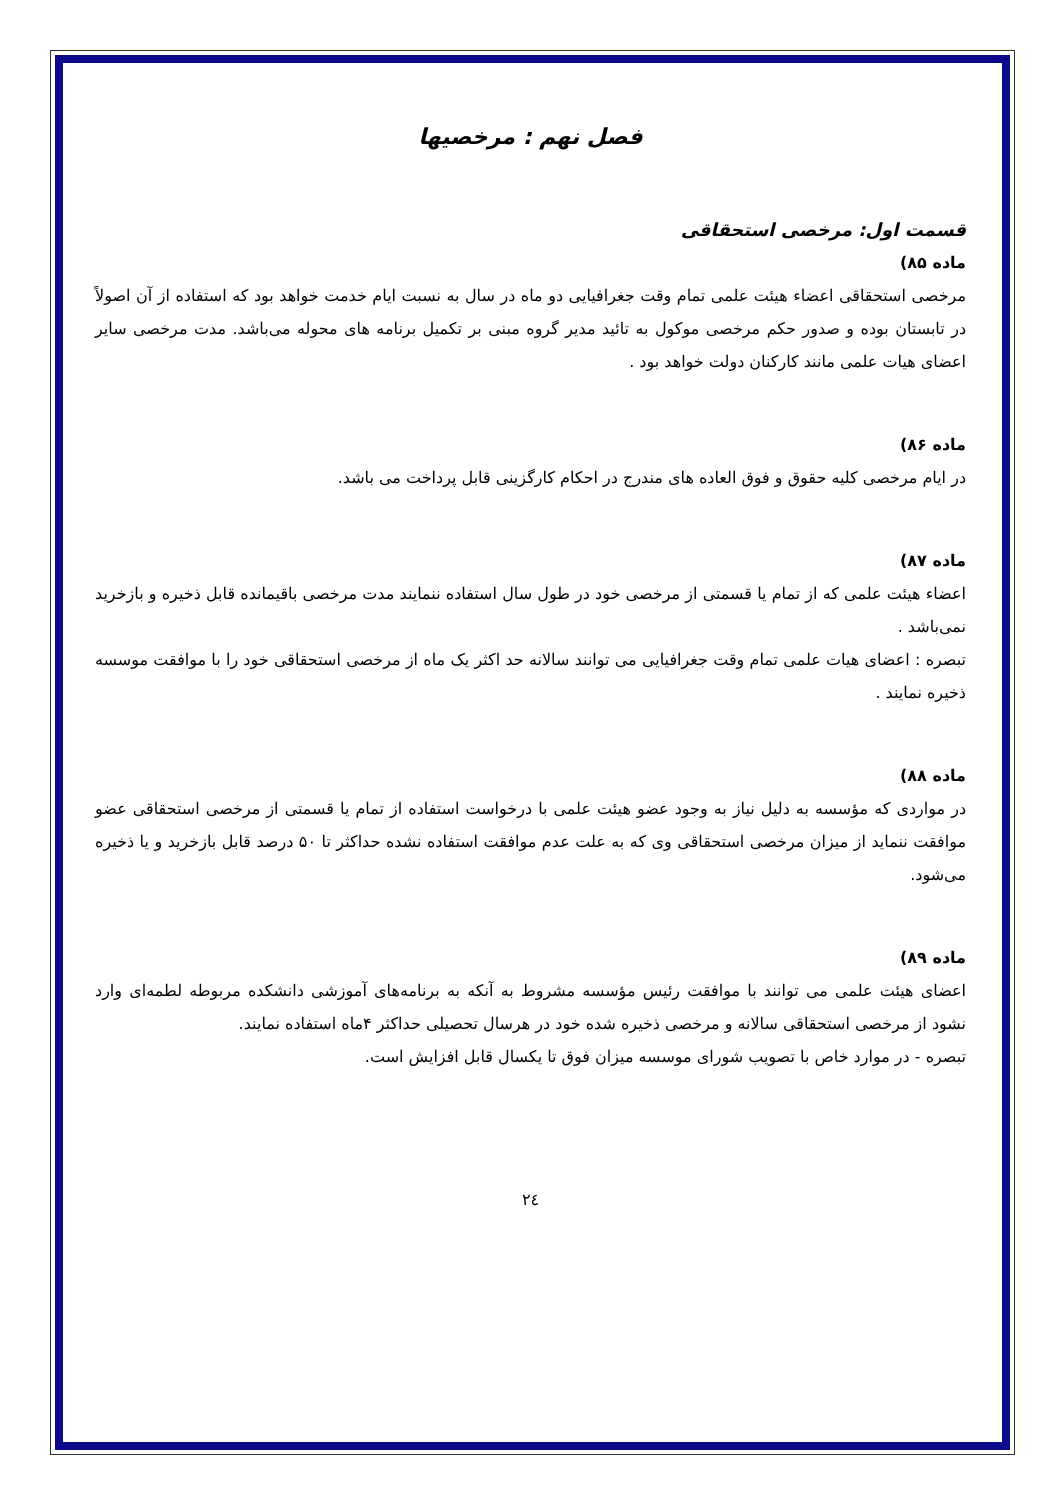فصل نهم : مرخصیها
قسمت اول: مرخصی استحقاقی
ماده ۸۵)
مرخصی استحقاقی اعضاء هیئت علمی تمام وقت جغرافیایی دو ماه در سال به نسبت ایام خدمت خواهد بود که استفاده از آن اصولاً در تابستان بوده و صدور حکم مرخصی موکول به تائید مدیر گروه مبنی بر تکمیل برنامه های محوله می‌باشد. مدت مرخصی سایر اعضای هیات علمی مانند کارکنان دولت خواهد بود .
ماده ۸۶)
در ایام مرخصی کلیه حقوق و فوق العاده های مندرج در احکام کارگزینی قابل پرداخت می باشد.
ماده ۸۷)
اعضاء هیئت علمی که از تمام یا قسمتی از مرخصی خود در طول سال استفاده ننمایند مدت مرخصی باقیمانده قابل ذخیره و بازخرید نمی‌باشد .
تبصره : اعضای هیات علمی تمام وقت جغرافیایی می توانند سالانه حد اکثر یک ماه از مرخصی استحقاقی خود را با موافقت موسسه ذخیره نمایند .
ماده ۸۸)
در مواردی که مؤسسه به دلیل نیاز به وجود عضو هیئت علمی با درخواست استفاده از تمام یا قسمتی از مرخصی استحقاقی عضو موافقت ننماید از میزان مرخصی استحقاقی وی که به علت عدم موافقت استفاده نشده حداکثر تا ۵۰ درصد قابل بازخرید و یا ذخیره می‌شود.
ماده ۸۹)
اعضای هیئت علمی می توانند با موافقت رئیس مؤسسه مشروط به آنکه به برنامه‌های آموزشی دانشکده مربوطه لطمه‌ای وارد نشود از مرخصی استحقاقی سالانه و مرخصی ذخیره شده خود در هرسال تحصیلی حداکثر ۴ماه استفاده نمایند.
تبصره - در موارد خاص با تصویب شورای موسسه میزان فوق تا یکسال قابل افزایش است.
٢٤